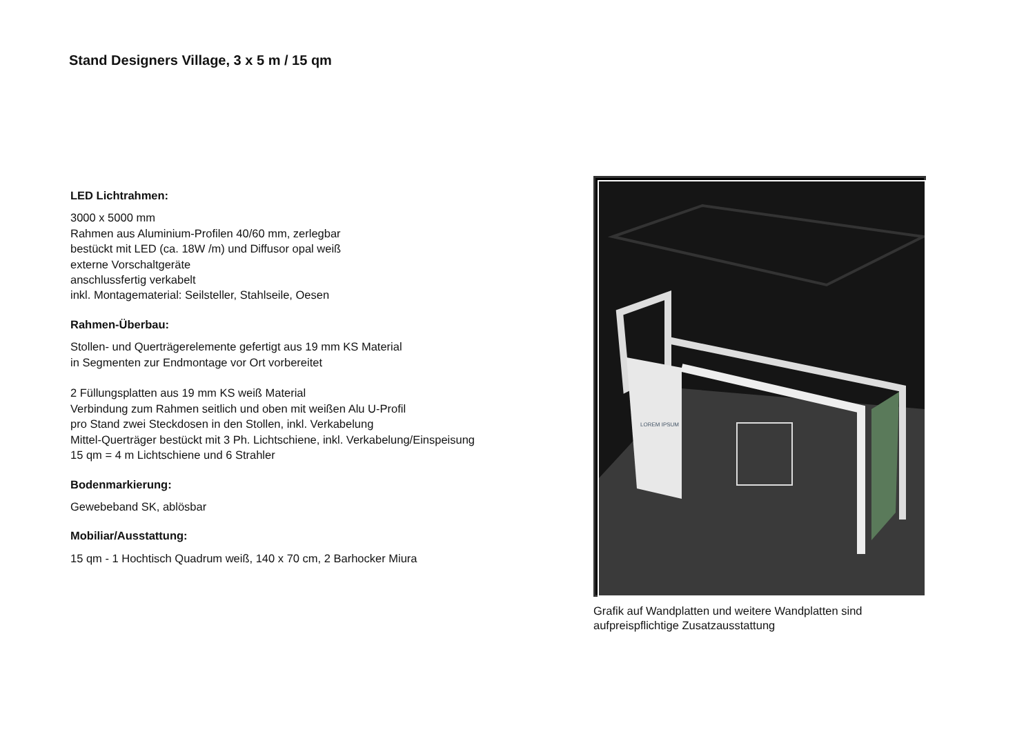Stand Designers Village, 3 x 5 m / 15 qm
LED Lichtrahmen:
3000 x 5000 mm
Rahmen aus Aluminium-Profilen 40/60 mm, zerlegbar
bestückt mit LED (ca. 18W /m) und Diffusor opal weiß
externe Vorschaltgeräte
anschlussfertig verkabelt
inkl. Montagematerial: Seilsteller, Stahlseile, Oesen
Rahmen-Überbau:
Stollen- und Querträgerelemente gefertigt aus 19 mm KS Material
in Segmenten zur Endmontage vor Ort vorbereitet
2 Füllungsplatten aus 19 mm KS weiß Material
Verbindung zum Rahmen seitlich und oben mit weißen Alu U-Profil
pro Stand zwei Steckdosen in den Stollen, inkl. Verkabelung
Mittel-Querträger bestückt mit 3 Ph. Lichtschiene, inkl. Verkabelung/Einspeisung
15 qm = 4 m Lichtschiene und 6 Strahler
Bodenmarkierung:
Gewebeband SK, ablösbar
Mobiliar/Ausstattung:
15 qm - 1 Hochtisch Quadrum weiß, 140 x 70 cm, 2 Barhocker Miura
LOREM IPSUM
Grafik auf Wandplatten und weitere Wandplatten sind aufpreispflichtige Zusatzausstattung